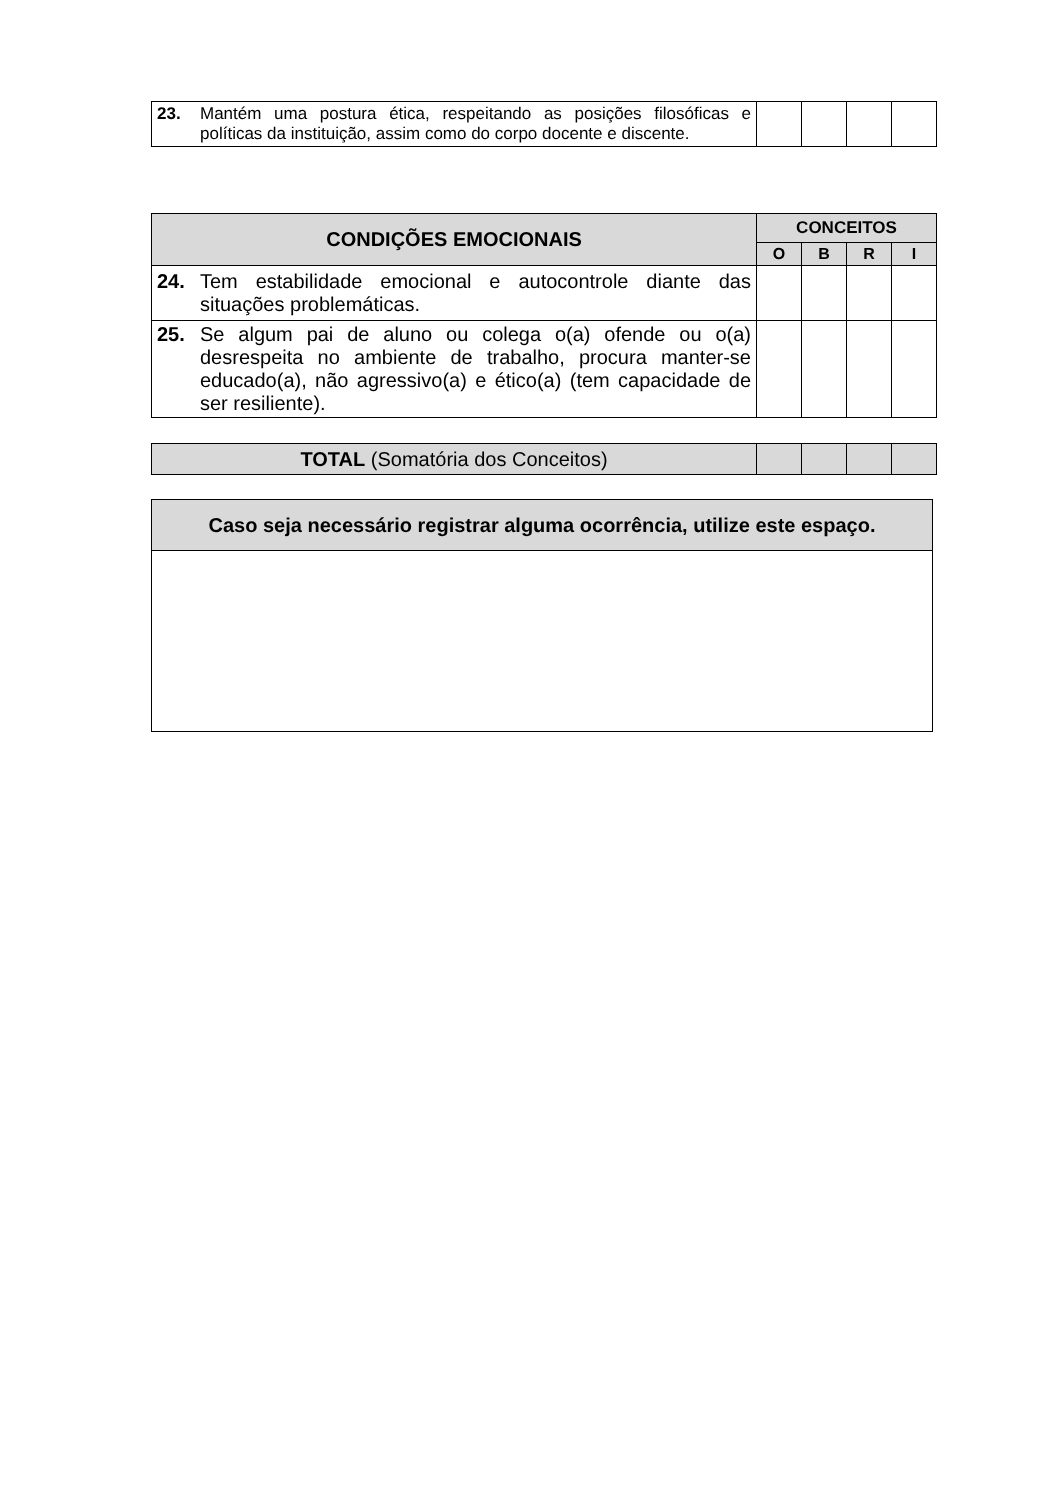| 23. Mantém uma postura ética, respeitando as posições filosóficas e políticas da instituição, assim como do corpo docente e discente. | | | | |
| CONDIÇÕES EMOCIONAIS | CONCEITOS | | | |
| --- | --- | --- | --- | --- |
| | O | B | R | I |
| 24. Tem estabilidade emocional e autocontrole diante das situações problemáticas. | | | | |
| 25. Se algum pai de aluno ou colega o(a) ofende ou o(a) desrespeita no ambiente de trabalho, procura manter-se educado(a), não agressivo(a) e ético(a) (tem capacidade de ser resiliente). | | | | |
| TOTAL (Somatória dos Conceitos) | | | | |
| Caso seja necessário registrar alguma ocorrência, utilize este espaço. |
| --- |